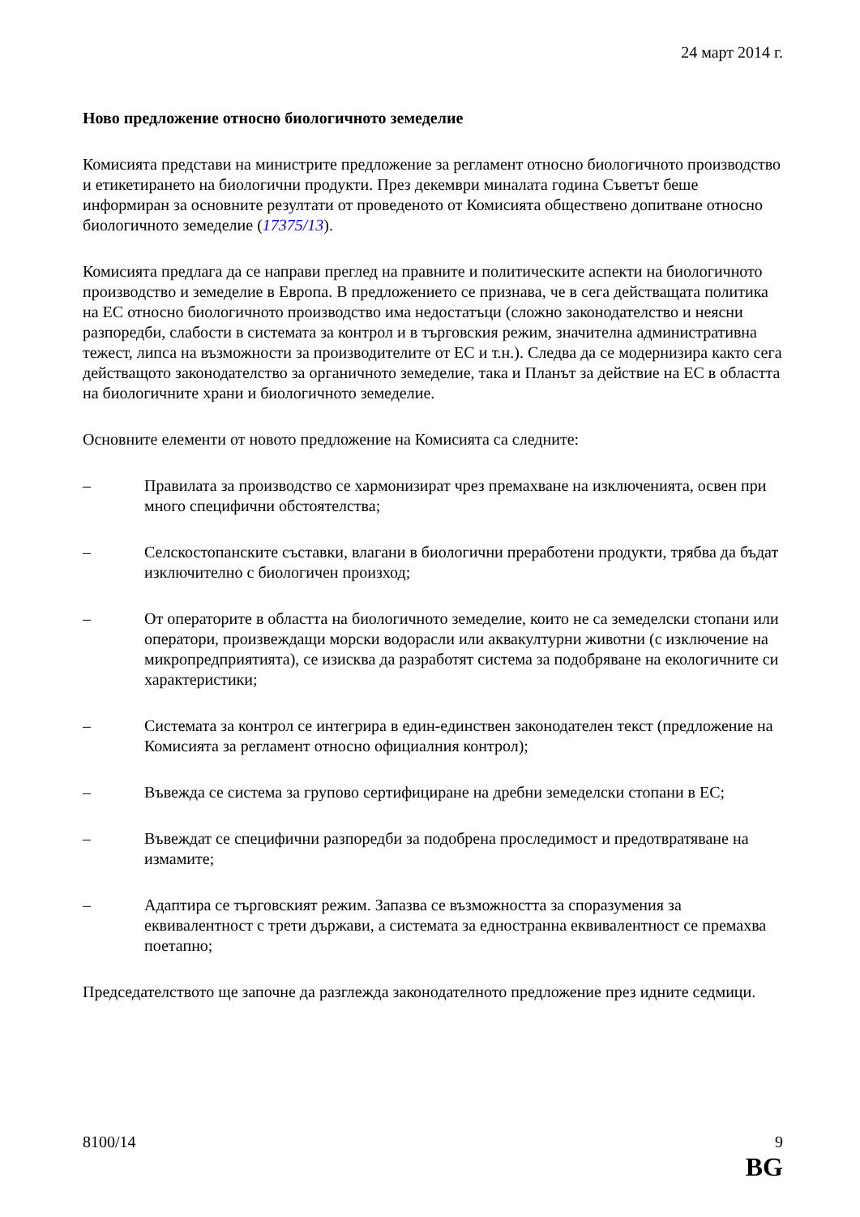24 март 2014 г.
Ново предложение относно биологичното земеделие
Комисията представи на министрите предложение за регламент относно биологичното производство и етикетирането на биологични продукти. През декември миналата година Съветът беше информиран за основните резултати от проведеното от Комисията обществено допитване относно биологичното земеделие (17375/13).
Комисията предлага да се направи преглед на правните и политическите аспекти на биологичното производство и земеделие в Европа. В предложението се признава, че в сега действащата политика на ЕС относно биологичното производство има недостатъци (сложно законодателство и неясни разпоредби, слабости в системата за контрол и в търговския режим, значителна административна тежест, липса на възможности за производителите от ЕС и т.н.). Следва да се модернизира както сега действащото законодателство за органичното земеделие, така и Планът за действие на ЕС в областта на биологичните храни и биологичното земеделие.
Основните елементи от новото предложение на Комисията са следните:
– Правилата за производство се хармонизират чрез премахване на изключенията, освен при много специфични обстоятелства;
– Селскостопанските съставки, влагани в биологични преработени продукти, трябва да бъдат изключително с биологичен произход;
– От операторите в областта на биологичното земеделие, които не са земеделски стопани или оператори, произвеждащи морски водорасли или аквакултурни животни (с изключение на микропредприятията), се изисква да разработят система за подобряване на екологичните си характеристики;
– Системата за контрол се интегрира в един-единствен законодателен текст (предложение на Комисията за регламент относно официалния контрол);
– Въвежда се система за групово сертифициране на дребни земеделски стопани в ЕС;
– Въвеждат се специфични разпоредби за подобрена проследимост и предотвратяване на измамите;
– Адаптира се търговският режим. Запазва се възможността за споразумения за еквивалентност с трети държави, а системата за едностранна еквивалентност се премахва поетапно;
Председателството ще започне да разглежда законодателното предложение през идните седмици.
8100/14 9
BG